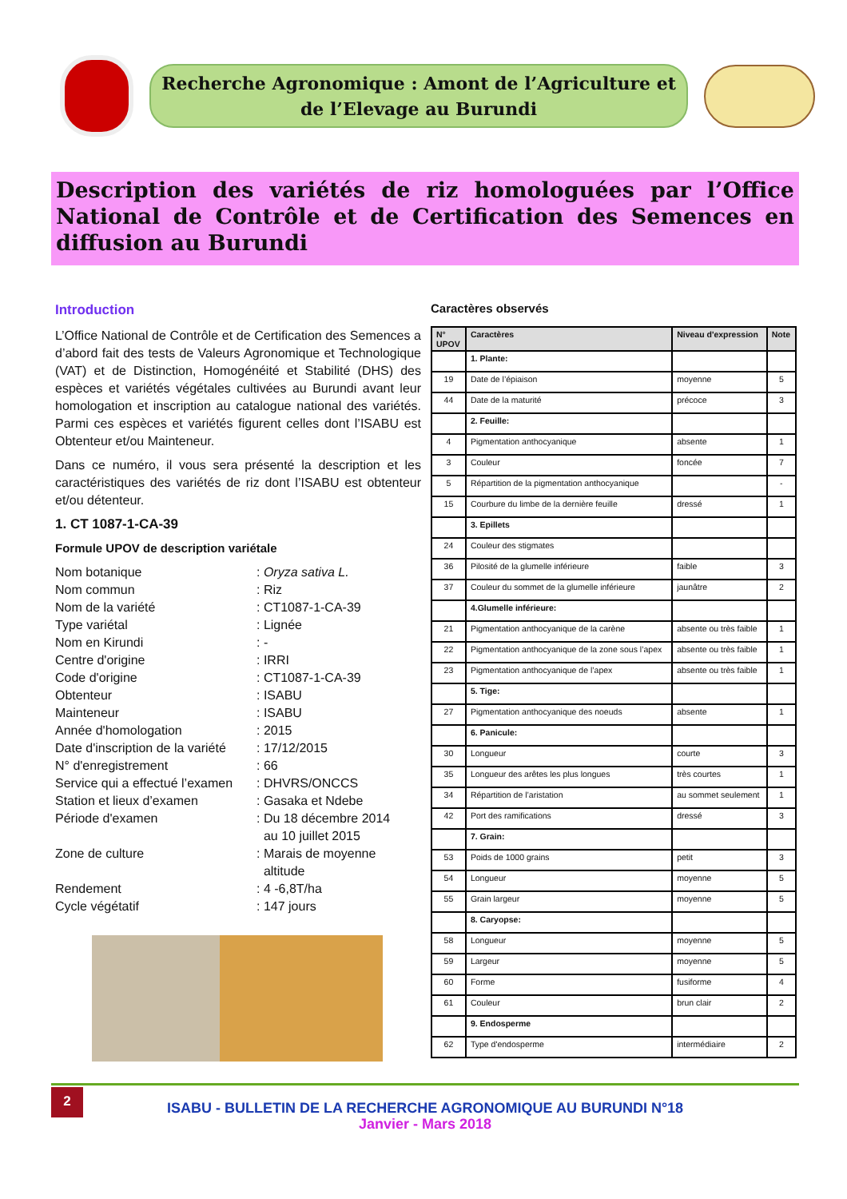Recherche Agronomique : Amont de l’Agriculture et
de l’Elevage au Burundi
Description des variétés de riz homologuées par l’Office National de Contrôle et de Certification des Semences en diffusion au Burundi
Introduction
L’Office National de Contrôle et de Certification des Semences a d’abord fait des tests de Valeurs Agronomique et Technologique (VAT) et de Distinction, Homogénéité et Stabilité (DHS) des espèces et variétés végétales cultivées au Burundi avant leur homologation et inscription au catalogue national des variétés. Parmi ces espèces et variétés figurent celles dont l’ISABU est Obtenteur et/ou Mainteneur.
Dans ce numéro, il vous sera présenté la description et les caractéristiques des variétés de riz dont l’ISABU est obtenteur et/ou détenteur.
1. CT 1087-1-CA-39
Formule UPOV de description variétale
Nom botanique
: Oryza sativa L.
Nom commun
: Riz
Nom de la variété
: CT1087-1-CA-39
Type variétal
: Lignée
Nom en Kirundi
: -
Centre d'origine
: IRRI
Code d'origine
: CT1087-1-CA-39
Obtenteur
: ISABU
Mainteneur
: ISABU
Année d'homologation
: 2015
Date d'inscription de la variété
: 17/12/2015
N° d'enregistrement
: 66
Service qui a effectué l’examen
: DHVRS/ONCCS
Station et lieux d’examen
: Gasaka et Ndebe
Période d'examen
: Du 18 décembre 2014
au 10 juillet 2015
Zone de culture
: Marais de moyenne
altitude
Rendement
: 4 -6,8T/ha
Cycle végétatif
: 147 jours
Caractères observés
| N° UPOV | Caractères | Niveau d'expression | Note |
| --- | --- | --- | --- |
| | 1. Plante: | | |
| 19 | Date de l’épiaison | moyenne | 5 |
| 44 | Date de la maturité | précoce | 3 |
| | 2. Feuille: | | |
| 4 | Pigmentation anthocyanique | absente | 1 |
| 3 | Couleur | foncée | 7 |
| 5 | Répartition de la pigmentation anthocyanique | | - |
| 15 | Courbure du limbe de la dernière feuille | dressé | 1 |
| | 3. Epillets | | |
| 24 | Couleur des stigmates | | |
| 36 | Pilosité de la glumelle inférieure | faible | 3 |
| 37 | Couleur du sommet de la glumelle inférieure | jaunâtre | 2 |
| | 4.Glumelle inférieure: | | |
| 21 | Pigmentation anthocyanique de la carène | absente ou très faible | 1 |
| 22 | Pigmentation anthocyanique de la zone sous l’apex | absente ou très faible | 1 |
| 23 | Pigmentation anthocyanique de l’apex | absente ou très faible | 1 |
| | 5. Tige: | | |
| 27 | Pigmentation anthocyanique des noeuds | absente | 1 |
| | 6. Panicule: | | |
| 30 | Longueur | courte | 3 |
| 35 | Longueur des arêtes les plus longues | très courtes | 1 |
| 34 | Répartition de l’aristation | au sommet seulement | 1 |
| 42 | Port des ramifications | dressé | 3 |
| | 7. Grain: | | |
| 53 | Poids de 1000 grains | petit | 3 |
| 54 | Longueur | moyenne | 5 |
| 55 | Grain largeur | moyenne | 5 |
| | 8. Caryopse: | | |
| 58 | Longueur | moyenne | 5 |
| 59 | Largeur | moyenne | 5 |
| 60 | Forme | fusiforme | 4 |
| 61 | Couleur | brun clair | 2 |
| | 9. Endosperme | | |
| 62 | Type d'endosperme | intermédiaire | 2 |
2
ISABU - BULLETIN DE LA RECHERCHE AGRONOMIQUE AU BURUNDI N°18
Janvier - Mars 2018